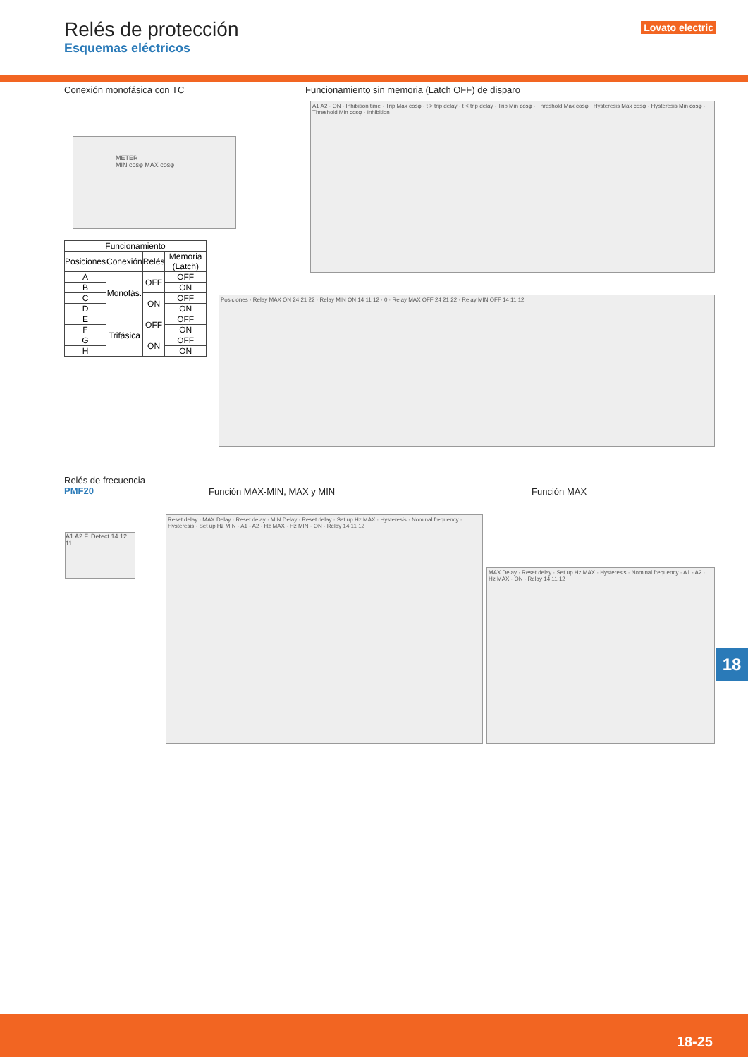Relés de protección
Esquemas eléctricos
Lovato electric
Conexión monofásica con TC
METER
MIN cosφ MAX cosφ
| Funcionamiento | | | |
| --- | --- | --- | --- |
| Posiciones | Conexión | Relés | Memoria (Latch) |
| A | Monofás. | OFF | OFF |
| B | | | ON |
| C | | ON | OFF |
| D | | | ON |
| E | Trifásica | OFF | OFF |
| F | | | ON |
| G | | ON | OFF |
| H | | | ON |
Funcionamiento sin memoria (Latch OFF) de disparo
A1 A2 · ON · Inhibition time · Trip Max cosφ · t > trip delay · t < trip delay · Trip Min cosφ · Threshold Max cosφ · Hysteresis Max cosφ · Hysteresis Min cosφ · Threshold Min cosφ · Inhibition
Posiciones · Relay MAX ON 24 21 22 · Relay MIN ON 14 11 12 · 0 · Relay MAX OFF 24 21 22 · Relay MIN OFF 14 11 12
Relés de frecuencia
PMF20
A1 A2 F. Detect 14 12 11
Función MAX-MIN, MAX y MIN Función MAX
Reset delay · MAX Delay · Reset delay · MIN Delay · Reset delay · Set up Hz MAX · Hysteresis · Nominal frequency · Hysteresis · Set up Hz MIN · A1 - A2 · Hz MAX · Hz MIN · ON · Relay 14 11 12
MAX Delay · Reset delay · Set up Hz MAX · Hysteresis · Nominal frequency · A1 - A2 · Hz MAX · ON · Relay 14 11 12
18
18-25